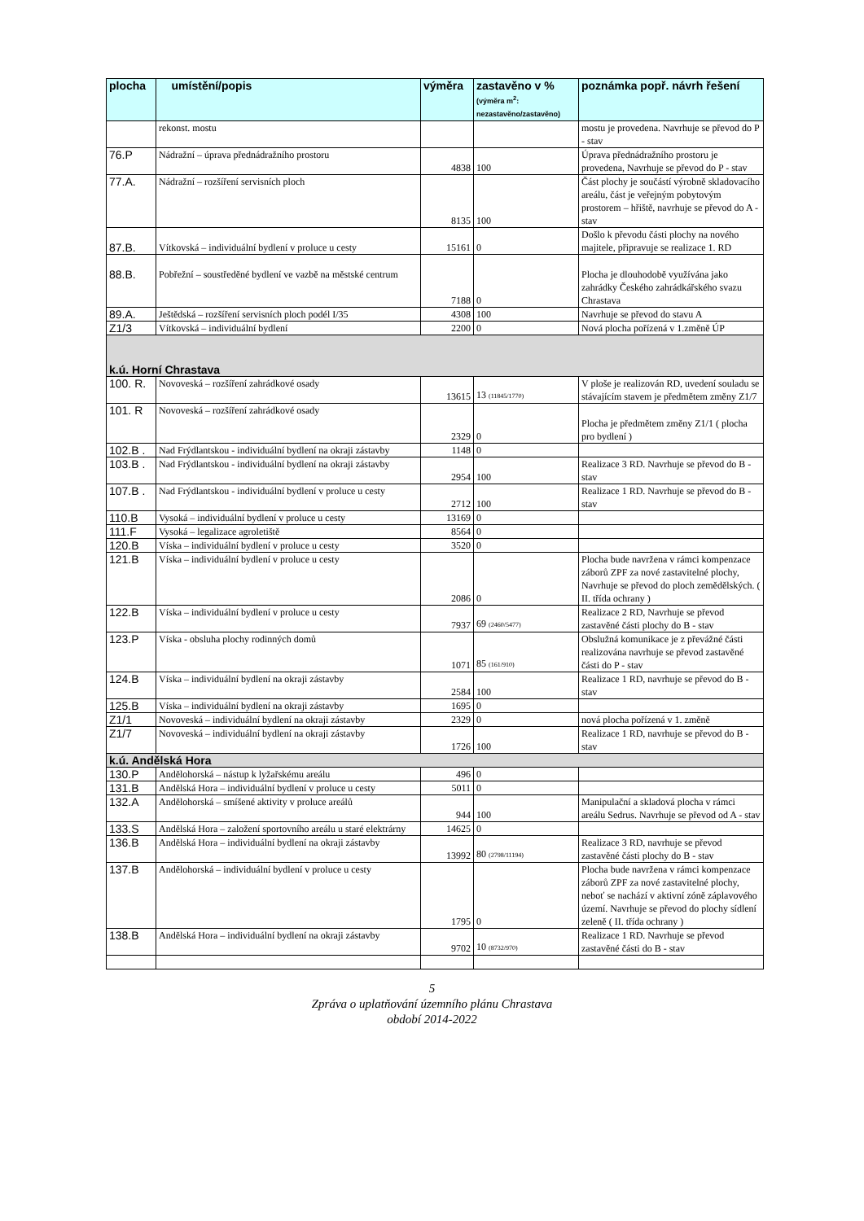| plocha | umístění/popis | výměra | zastavěno v % (výměra m<sup>2</sup>: nezastavěno/zastavěno) | poznámka popř. návrh řešení |
| --- | --- | --- | --- | --- |
| | rekonst. mostu | | | mostu je provedena. Navrhuje se převod do P - stav |
| 76.P | Nádražní – úprava přednádražního prostoru | 4838 | 100 | Úprava přednádražního prostoru je provedena, Navrhuje se převod do P - stav |
| 77.A. | Nádražní – rozšíření servisních ploch | 8135 | 100 | Část plochy je součástí výrobně skladovacího areálu, část je veřejným pobytovým prostorem – hřiště, navrhuje se převod do A - stav |
| 87.B. | Vítkovská – individuální bydlení v proluce u cesty | 15161 | 0 | Došlo k převodu části plochy na nového majitele, připravuje se realizace 1. RD |
| 88.B. | Pobřežní – soustředěné bydlení ve vazbě na městské centrum | 7188 | 0 | Plocha je dlouhodobě využívána jako zahrádky Českého zahrádkářského svazu Chrastava |
| 89.A. | Ještědská – rozšíření servisních ploch podél I/35 | 4308 | 100 | Navrhuje se převod do stavu A |
| Z1/3 | Vítkovská – individuální bydlení | 2200 | 0 | Nová plocha pořízená v 1.změně ÚP |
| k.ú. Horní Chrastava | | | | |
| 100. R. | Novoveská – rozšíření zahrádkové osady | 13615 | 13 (11845/1770) | V ploše je realizován RD, uvedení souladu se stávajícím stavem je předmětem změny Z1/7 |
| 101. R | Novoveská – rozšíření zahrádkové osady | 2329 | 0 | Plocha je předmětem změny Z1/1 ( plocha pro bydlení ) |
| 102.B . | Nad Frýdlantskou - individuální bydlení na okraji zástavby | 1148 | 0 | |
| 103.B . | Nad Frýdlantskou - individuální bydlení na okraji zástavby | 2954 | 100 | Realizace 3 RD. Navrhuje se převod do B - stav |
| 107.B . | Nad Frýdlantskou - individuální bydlení v proluce u cesty | 2712 | 100 | Realizace 1 RD. Navrhuje se převod do B - stav |
| 110.B | Vysoká – individuální bydlení v proluce u cesty | 13169 | 0 | |
| 111.F | Vysoká – legalizace agroletiště | 8564 | 0 | |
| 120.B | Víska – individuální bydlení v proluce u cesty | 3520 | 0 | |
| 121.B | Víska – individuální bydlení v proluce u cesty | 2086 | 0 | Plocha bude navržena v rámci kompenzace záborů ZPF za nové zastavitelné plochy, Navrhuje se převod do ploch zemědělských. ( II. třída ochrany ) |
| 122.B | Víska – individuální bydlení v proluce u cesty | 7937 | 69 (2460/5477) | Realizace 2 RD, Navrhuje se převod zastavěné části plochy do B - stav |
| 123.P | Víska - obsluha plochy rodinných domů | 1071 | 85 (161/910) | Obslužná komunikace je z převážné části realizována navrhuje se převod zastavěné části do P - stav |
| 124.B | Víska – individuální bydlení na okraji zástavby | 2584 | 100 | Realizace 1 RD, navrhuje se převod do B - stav |
| 125.B | Víska – individuální bydlení na okraji zástavby | 1695 | 0 | |
| Z1/1 | Novoveská – individuální bydlení na okraji zástavby | 2329 | 0 | nová plocha pořízená v 1. změně |
| Z1/7 | Novoveská – individuální bydlení na okraji zástavby | 1726 | 100 | Realizace 1 RD, navrhuje se převod do B - stav |
| k.ú. Andělská Hora | | | | |
| 130.P | Andělohorská – nástup k lyžařskému areálu | 496 | 0 | |
| 131.B | Andělská Hora – individuální bydlení v proluce u cesty | 5011 | 0 | |
| 132.A | Andělohorská – smíšené aktivity v proluce areálů | 944 | 100 | Manipulační a skladová plocha v rámci areálu Sedrus. Navrhuje se převod od A - stav |
| 133.S | Andělská Hora – založení sportovního areálu u staré elektrárny | 14625 | 0 | |
| 136.B | Andělská Hora – individuální bydlení na okraji zástavby | 13992 | 80 (2798/11194) | Realizace 3 RD, navrhuje se převod zastavěné části plochy do B - stav |
| 137.B | Andělohorská – individuální bydlení v proluce u cesty | 1795 | 0 | Plocha bude navržena v rámci kompenzace záborů ZPF za nové zastavitelné plochy, neboť se nachází v aktivní zóně záplavového území. Navrhuje se převod do plochy sídlení zeleně ( II. třída ochrany ) |
| 138.B | Andělská Hora – individuální bydlení na okraji zástavby | 9702 | 10 (8732/970) | Realizace 1 RD. Navrhuje se převod zastavěné části do B - stav |
5
Zpráva o uplatňování územního plánu Chrastava
období 2014-2022